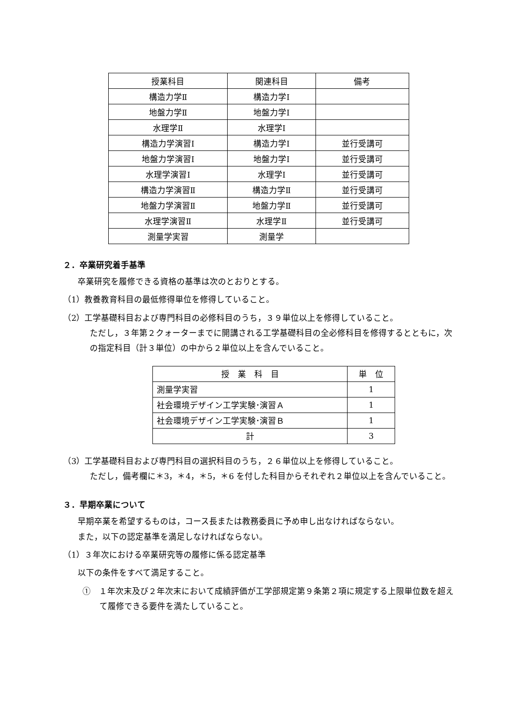| 授業科目 | 関連科目 | 備考 |
| --- | --- | --- |
| 構造力学Ⅱ | 構造力学Ⅰ | |
| 地盤力学Ⅱ | 地盤力学Ⅰ | |
| 水理学Ⅱ | 水理学Ⅰ | |
| 構造力学演習Ⅰ | 構造力学Ⅰ | 並行受講可 |
| 地盤力学演習Ⅰ | 地盤力学Ⅰ | 並行受講可 |
| 水理学演習Ⅰ | 水理学Ⅰ | 並行受講可 |
| 構造力学演習Ⅱ | 構造力学Ⅱ | 並行受講可 |
| 地盤力学演習Ⅱ | 地盤力学Ⅱ | 並行受講可 |
| 水理学演習Ⅱ | 水理学Ⅱ | 並行受講可 |
| 測量学実習 | 測量学 | |
２．卒業研究着手基準
卒業研究を履修できる資格の基準は次のとおりとする。
（1）教養教育科目の最低修得単位を修得していること。
（2）工学基礎科目および専門科目の必修科目のうち，３９単位以上を修得していること。
ただし，３年第２クォーターまでに開講される工学基礎科目の全必修科目を修得するとともに，次の指定科目（計３単位）の中から２単位以上を含んでいること。
| 授 業 科 目 | 単 位 |
| --- | --- |
| 測量学実習 | 1 |
| 社会環境デザイン工学実験･演習Ａ | 1 |
| 社会環境デザイン工学実験･演習Ｂ | 1 |
| 計 | 3 |
（3）工学基礎科目および専門科目の選択科目のうち，２６単位以上を修得していること。
ただし，備考欄に＊3，＊4，＊5，＊6 を付した科目からそれぞれ２単位以上を含んでいること。
３．早期卒業について
早期卒業を希望するものは，コース長または教務委員に予め申し出なければならない。
また，以下の認定基準を満足しなければならない。
（1）３年次における卒業研究等の履修に係る認定基準
以下の条件をすべて満足すること。
①　１年次末及び２年次末において成績評価が工学部規定第９条第２項に規定する上限単位数を超えて履修できる要件を満たしていること。